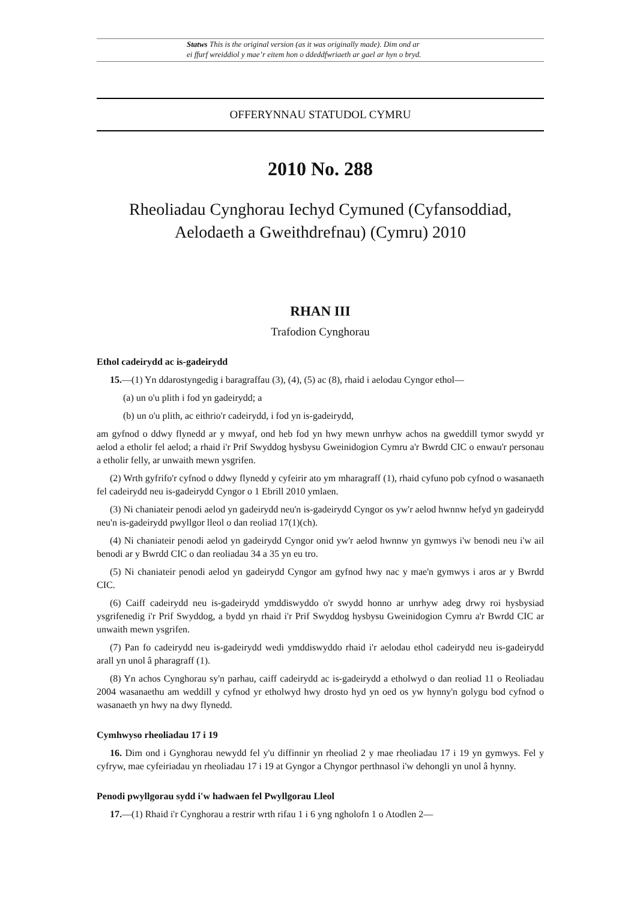Statws This is the original version (as it was originally made). Dim ond ar
ei ffurf wreiddiol y mae’r eitem hon o ddeddfwriaeth ar gael ar hyn o bryd.
OFFERYNNAU STATUDOL CYMRU
2010 No. 288
Rheoliadau Cynghorau Iechyd Cymuned (Cyfansoddiad,
Aelodaeth a Gweithdrefnau) (Cymru) 2010
RHAN III
Trafodion Cynghorau
Ethol cadeirydd ac is-gadeirydd
15.—(1) Yn ddarostyngedig i baragraffau (3), (4), (5) ac (8), rhaid i aelodau Cyngor ethol—
(a) un o'u plith i fod yn gadeirydd; a
(b) un o'u plith, ac eithrio'r cadeirydd, i fod yn is-gadeirydd,
am gyfnod o ddwy flynedd ar y mwyaf, ond heb fod yn hwy mewn unrhyw achos na gweddill tymor swydd yr aelod a etholir fel aelod; a rhaid i'r Prif Swyddog hysbysu Gweinidogion Cymru a'r Bwrdd CIC o enwau'r personau a etholir felly, ar unwaith mewn ysgrifen.
(2) Wrth gyfrifo'r cyfnod o ddwy flynedd y cyfeirir ato ym mharagraff (1), rhaid cyfuno pob cyfnod o wasanaeth fel cadeirydd neu is-gadeirydd Cyngor o 1 Ebrill 2010 ymlaen.
(3) Ni chaniateir penodi aelod yn gadeirydd neu'n is-gadeirydd Cyngor os yw'r aelod hwnnw hefyd yn gadeirydd neu'n is-gadeirydd pwyllgor lleol o dan reoliad 17(1)(ch).
(4) Ni chaniateir penodi aelod yn gadeirydd Cyngor onid yw'r aelod hwnnw yn gymwys i'w benodi neu i'w ail benodi ar y Bwrdd CIC o dan reoliadau 34 a 35 yn eu tro.
(5) Ni chaniateir penodi aelod yn gadeirydd Cyngor am gyfnod hwy nac y mae'n gymwys i aros ar y Bwrdd CIC.
(6) Caiff cadeirydd neu is-gadeirydd ymddiswyddo o'r swydd honno ar unrhyw adeg drwy roi hysbysiad ysgrifenedig i'r Prif Swyddog, a bydd yn rhaid i'r Prif Swyddog hysbysu Gweinidogion Cymru a'r Bwrdd CIC ar unwaith mewn ysgrifen.
(7) Pan fo cadeirydd neu is-gadeirydd wedi ymddiswyddo rhaid i'r aelodau ethol cadeirydd neu is-gadeirydd arall yn unol â pharagraff (1).
(8) Yn achos Cynghorau sy'n parhau, caiff cadeirydd ac is-gadeirydd a etholwyd o dan reoliad 11 o Reoliadau 2004 wasanaethu am weddill y cyfnod yr etholwyd hwy drosto hyd yn oed os yw hynny'n golygu bod cyfnod o wasanaeth yn hwy na dwy flynedd.
Cymhwyso rheoliadau 17 i 19
16. Dim ond i Gynghorau newydd fel y'u diffinnir yn rheoliad 2 y mae rheoliadau 17 i 19 yn gymwys. Fel y cyfryw, mae cyfeiriadau yn rheoliadau 17 i 19 at Gyngor a Chyngor perthnasol i'w dehongli yn unol â hynny.
Penodi pwyllgorau sydd i'w hadwaen fel Pwyllgorau Lleol
17.—(1) Rhaid i'r Cynghorau a restrir wrth rifau 1 i 6 yng ngholofn 1 o Atodlen 2—